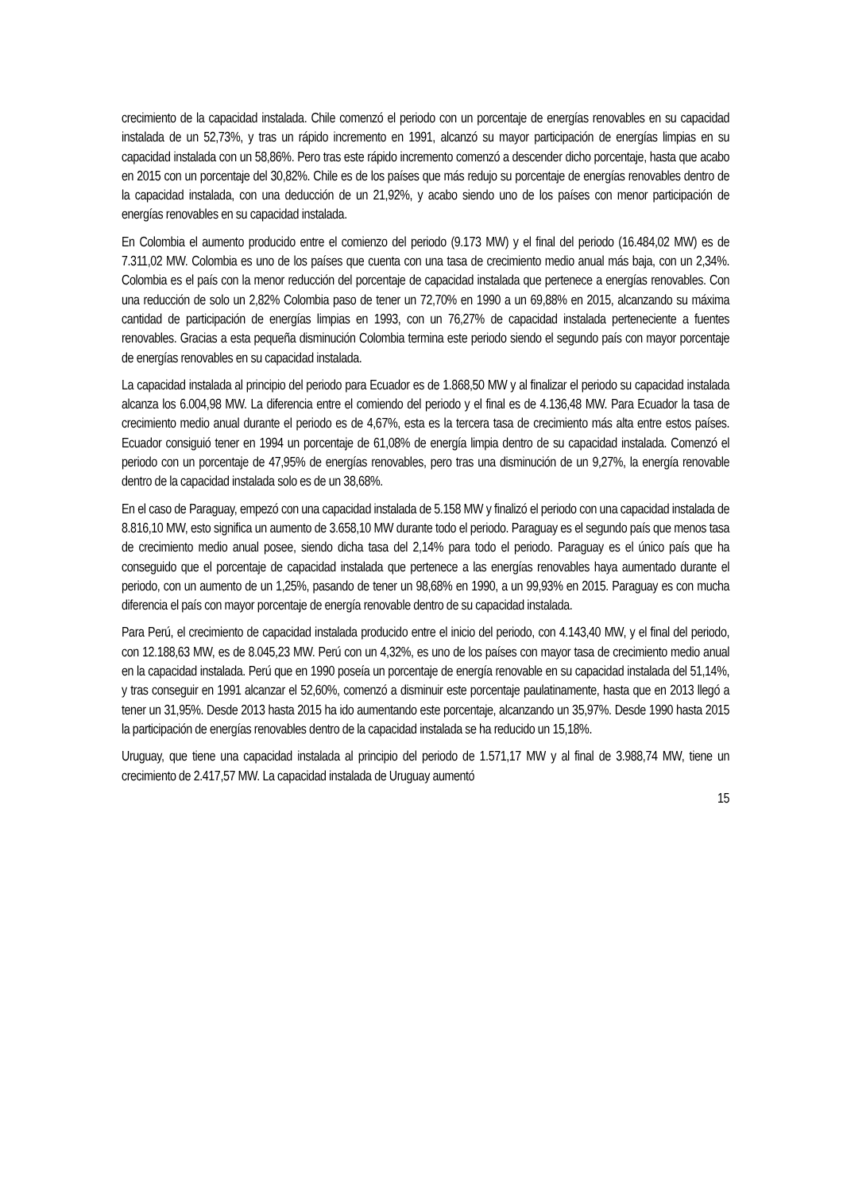crecimiento de la capacidad instalada. Chile comenzó el periodo con un porcentaje de energías renovables en su capacidad instalada de un 52,73%, y tras un rápido incremento en 1991, alcanzó su mayor participación de energías limpias en su capacidad instalada con un 58,86%. Pero tras este rápido incremento comenzó a descender dicho porcentaje, hasta que acabo en 2015 con un porcentaje del 30,82%. Chile es de los países que más redujo su porcentaje de energías renovables dentro de la capacidad instalada, con una deducción de un 21,92%, y acabo siendo uno de los países con menor participación de energías renovables en su capacidad instalada.
En Colombia el aumento producido entre el comienzo del periodo (9.173 MW) y el final del periodo (16.484,02 MW) es de 7.311,02 MW. Colombia es uno de los países que cuenta con una tasa de crecimiento medio anual más baja, con un 2,34%. Colombia es el país con la menor reducción del porcentaje de capacidad instalada que pertenece a energías renovables. Con una reducción de solo un 2,82% Colombia paso de tener un 72,70% en 1990 a un 69,88% en 2015, alcanzando su máxima cantidad de participación de energías limpias en 1993, con un 76,27% de capacidad instalada perteneciente a fuentes renovables. Gracias a esta pequeña disminución Colombia termina este periodo siendo el segundo país con mayor porcentaje de energías renovables en su capacidad instalada.
La capacidad instalada al principio del periodo para Ecuador es de 1.868,50 MW y al finalizar el periodo su capacidad instalada alcanza los 6.004,98 MW. La diferencia entre el comiendo del periodo y el final es de 4.136,48 MW. Para Ecuador la tasa de crecimiento medio anual durante el periodo es de 4,67%, esta es la tercera tasa de crecimiento más alta entre estos países. Ecuador consiguió tener en 1994 un porcentaje de 61,08% de energía limpia dentro de su capacidad instalada. Comenzó el periodo con un porcentaje de 47,95% de energías renovables, pero tras una disminución de un 9,27%, la energía renovable dentro de la capacidad instalada solo es de un 38,68%.
En el caso de Paraguay, empezó con una capacidad instalada de 5.158 MW y finalizó el periodo con una capacidad instalada de 8.816,10 MW, esto significa un aumento de 3.658,10 MW durante todo el periodo. Paraguay es el segundo país que menos tasa de crecimiento medio anual posee, siendo dicha tasa del 2,14% para todo el periodo. Paraguay es el único país que ha conseguido que el porcentaje de capacidad instalada que pertenece a las energías renovables haya aumentado durante el periodo, con un aumento de un 1,25%, pasando de tener un 98,68% en 1990, a un 99,93% en 2015. Paraguay es con mucha diferencia el país con mayor porcentaje de energía renovable dentro de su capacidad instalada.
Para Perú, el crecimiento de capacidad instalada producido entre el inicio del periodo, con 4.143,40 MW, y el final del periodo, con 12.188,63 MW, es de 8.045,23 MW. Perú con un 4,32%, es uno de los países con mayor tasa de crecimiento medio anual en la capacidad instalada. Perú que en 1990 poseía un porcentaje de energía renovable en su capacidad instalada del 51,14%, y tras conseguir en 1991 alcanzar el 52,60%, comenzó a disminuir este porcentaje paulatinamente, hasta que en 2013 llegó a tener un 31,95%. Desde 2013 hasta 2015 ha ido aumentando este porcentaje, alcanzando un 35,97%. Desde 1990 hasta 2015 la participación de energías renovables dentro de la capacidad instalada se ha reducido un 15,18%.
Uruguay, que tiene una capacidad instalada al principio del periodo de 1.571,17 MW y al final de 3.988,74 MW, tiene un crecimiento de 2.417,57 MW. La capacidad instalada de Uruguay aumentó
15